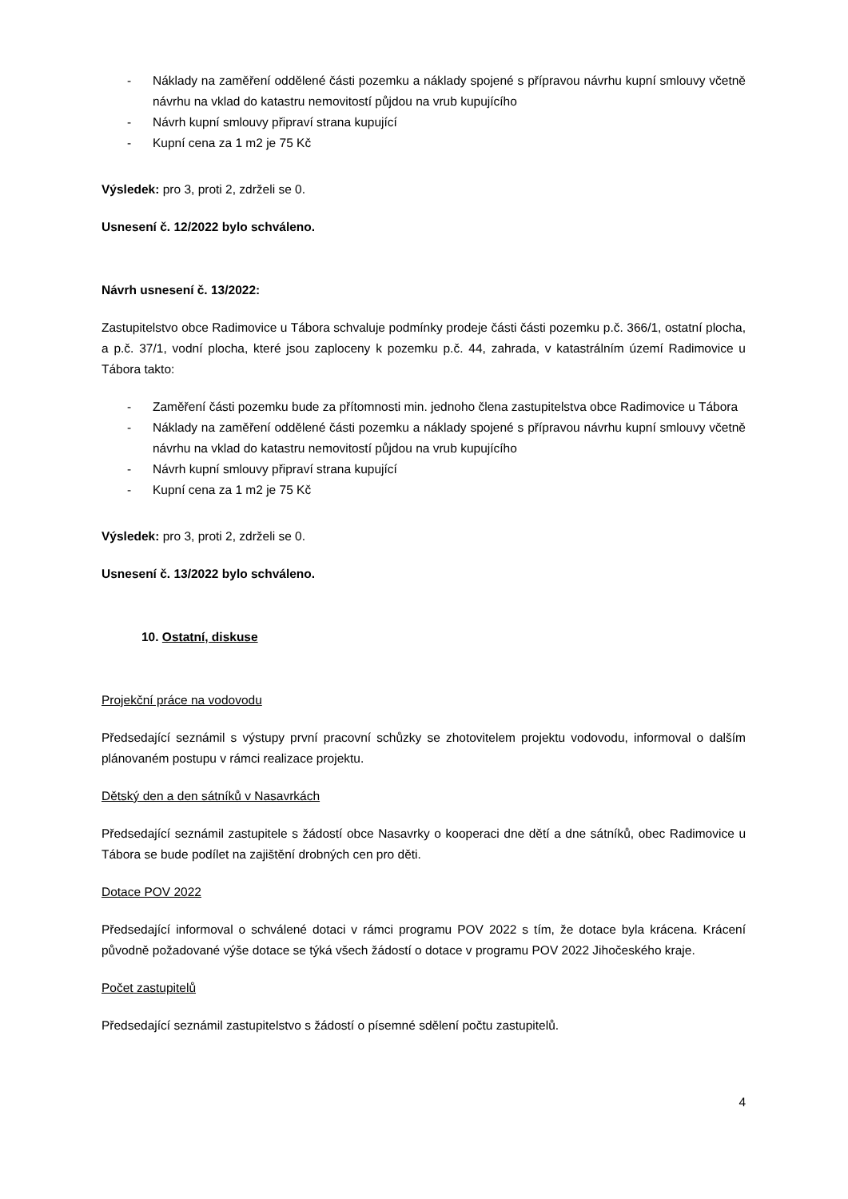- Náklady na zaměření oddělené části pozemku a náklady spojené s přípravou návrhu kupní smlouvy včetně návrhu na vklad do katastru nemovitostí půjdou na vrub kupujícího
- Návrh kupní smlouvy připraví strana kupující
- Kupní cena za 1 m2 je 75 Kč
Výsledek: pro 3, proti 2, zdrželi se 0.
Usnesení č. 12/2022 bylo schváleno.
Návrh usnesení č. 13/2022:
Zastupitelstvo obce Radimovice u Tábora schvaluje podmínky prodeje části části pozemku p.č. 366/1, ostatní plocha, a p.č. 37/1, vodní plocha, které jsou zaploceny k pozemku p.č. 44, zahrada, v katastrálním území Radimovice u Tábora takto:
- Zaměření části pozemku bude za přítomnosti min. jednoho člena zastupitelstva obce Radimovice u Tábora
- Náklady na zaměření oddělené části pozemku a náklady spojené s přípravou návrhu kupní smlouvy včetně návrhu na vklad do katastru nemovitostí půjdou na vrub kupujícího
- Návrh kupní smlouvy připraví strana kupující
- Kupní cena za 1 m2 je 75 Kč
Výsledek: pro 3, proti 2, zdrželi se 0.
Usnesení č. 13/2022 bylo schváleno.
10. Ostatní, diskuse
Projekční práce na vodovodu
Předsedající seznámil s výstupy první pracovní schůzky se zhotovitelem projektu vodovodu, informoval o dalším plánovaném postupu v rámci realizace projektu.
Dětský den a den sátníků v Nasavrkách
Předsedající seznámil zastupitele s žádostí obce Nasavrky o kooperaci dne dětí a dne sátníků, obec Radimovice u Tábora se bude podílet na zajištění drobných cen pro děti.
Dotace POV 2022
Předsedající informoval o schválené dotaci v rámci programu POV 2022 s tím, že dotace byla krácena. Krácení původně požadované výše dotace se týká všech žádostí o dotace v programu POV 2022 Jihočeského kraje.
Počet zastupitelů
Předsedající seznámil zastupitelstvo s žádostí o písemné sdělení počtu zastupitelů.
4